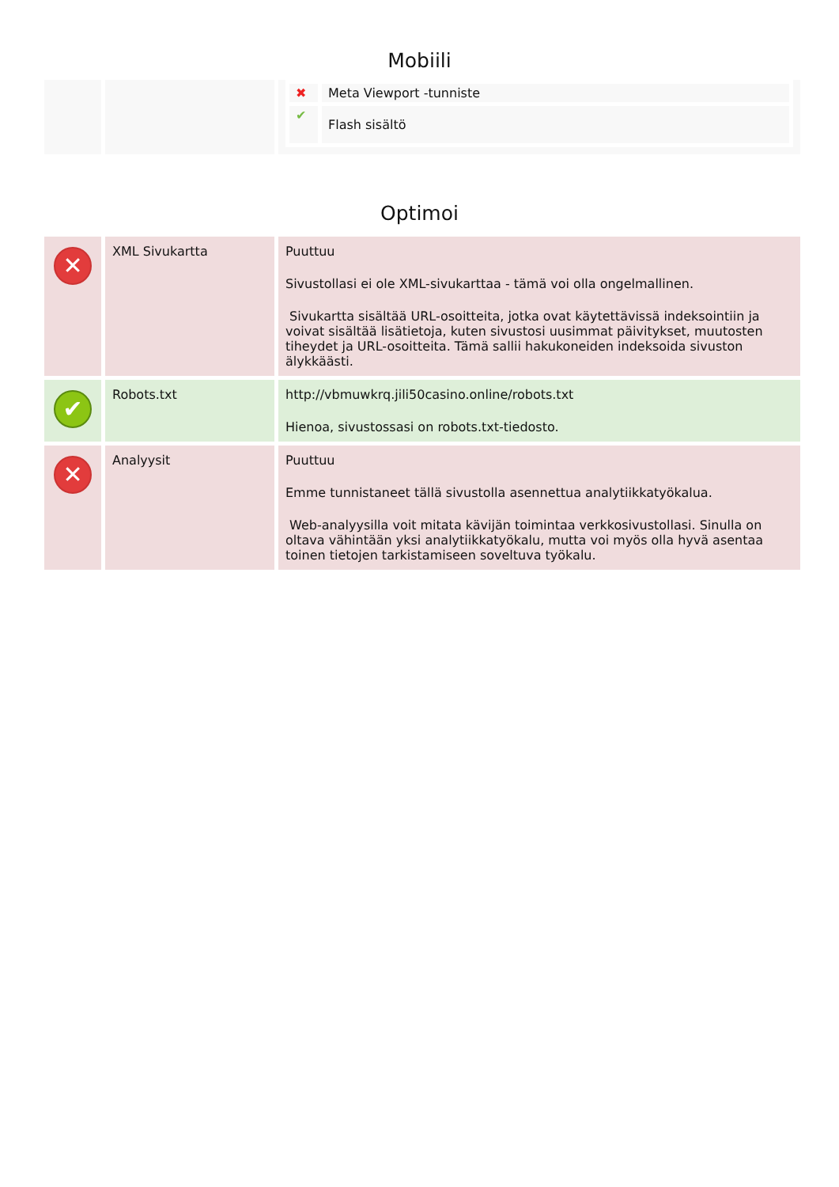Mobiili
| | | / ✖ / Meta Viewport -tunniste / / ✔ / Flash sisältö / |
Optimoi
| ✕ | XML Sivukartta | Puuttuu Sivustollasi ei ole XML-sivukarttaa - tämä voi olla ongelmallinen. Sivukartta sisältää URL-osoitteita, jotka ovat käytettävissä indeksointiin ja voivat sisältää lisätietoja, kuten sivustosi uusimmat päivitykset, muutosten tiheydet ja URL-osoitteita. Tämä sallii hakukoneiden indeksoida sivuston älykkäästi. |
| ✔ | Robots.txt | http://vbmuwkrq.jili50casino.online/robots.txt Hienoa, sivustossasi on robots.txt-tiedosto. |
| ✕ | Analyysit | Puuttuu Emme tunnistaneet tällä sivustolla asennettua analytiikkatyökalua. Web-analyysilla voit mitata kävijän toimintaa verkkosivustollasi. Sinulla on oltava vähintään yksi analytiikkatyökalu, mutta voi myös olla hyvä asentaa toinen tietojen tarkistamiseen soveltuva työkalu. |